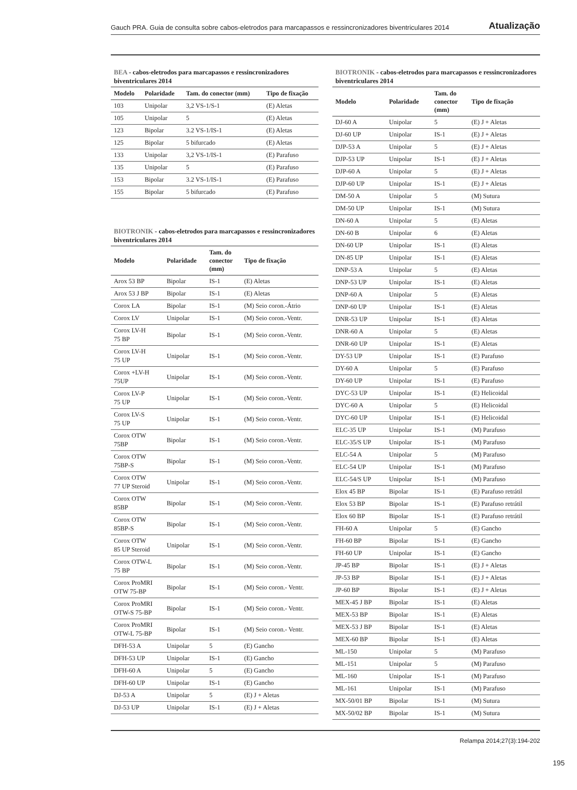Gauch PRA. Guia de consulta sobre cabos-eletrodos para marcapassos e ressincronizadores biventriculares 2014 Atualização
BEA - cabos-eletrodos para marcapassos e ressincronizadores biventriculares 2014
| Modelo | Polaridade | Tam. do conector (mm) | Tipo de fixação |
| --- | --- | --- | --- |
| 103 | Unipolar | 3,2 VS-1/S-1 | (E) Aletas |
| 105 | Unipolar | 5 | (E) Aletas |
| 123 | Bipolar | 3.2 VS-1/IS-1 | (E) Aletas |
| 125 | Bipolar | 5 bifurcado | (E) Aletas |
| 133 | Unipolar | 3,2 VS-1/IS-1 | (E) Parafuso |
| 135 | Unipolar | 5 | (E) Parafuso |
| 153 | Bipolar | 3.2 VS-1/IS-1 | (E) Parafuso |
| 155 | Bipolar | 5 bifurcado | (E) Parafuso |
BIOTRONIK - cabos-eletrodos para marcapassos e ressincronizadores biventriculares 2014
| Modelo | Polaridade | Tam. do conector (mm) | Tipo de fixação |
| --- | --- | --- | --- |
| Arox 53 BP | Bipolar | IS-1 | (E) Aletas |
| Arox 53 J BP | Bipolar | IS-1 | (E) Aletas |
| Corox LA | Bipolar | IS-1 | (M) Seio coron.-Átrio |
| Corox LV | Unipolar | IS-1 | (M) Seio coron.-Ventr. |
| Corox LV-H 75 BP | Bipolar | IS-1 | (M) Seio coron.-Ventr. |
| Corox LV-H 75 UP | Unipolar | IS-1 | (M) Seio coron.-Ventr. |
| Corox +LV-H 75UP | Unipolar | IS-1 | (M) Seio coron.-Ventr. |
| Corox LV-P 75 UP | Unipolar | IS-1 | (M) Seio coron.-Ventr. |
| Corox LV-S 75 UP | Unipolar | IS-1 | (M) Seio coron.-Ventr. |
| Corox OTW 75BP | Bipolar | IS-1 | (M) Seio coron.-Ventr. |
| Corox OTW 75BP-S | Bipolar | IS-1 | (M) Seio coron.-Ventr. |
| Corox OTW 77 UP Steroid | Unipolar | IS-1 | (M) Seio coron.-Ventr. |
| Corox OTW 85BP | Bipolar | IS-1 | (M) Seio coron.-Ventr. |
| Corox OTW 85BP-S | Bipolar | IS-1 | (M) Seio coron.-Ventr. |
| Corox OTW 85 UP Steroid | Unipolar | IS-1 | (M) Seio coron.-Ventr. |
| Corox OTW-L 75 BP | Bipolar | IS-1 | (M) Seio coron.-Ventr. |
| Corox ProMRI OTW 75-BP | Bipolar | IS-1 | (M) Seio coron.- Ventr. |
| Corox ProMRI OTW-S 75-BP | Bipolar | IS-1 | (M) Seio coron.- Ventr. |
| Corox ProMRI OTW-L 75-BP | Bipolar | IS-1 | (M) Seio coron.- Ventr. |
| DFH-53 A | Unipolar | 5 | (E) Gancho |
| DFH-53 UP | Unipolar | IS-1 | (E) Gancho |
| DFH-60 A | Unipolar | 5 | (E) Gancho |
| DFH-60 UP | Unipolar | IS-1 | (E) Gancho |
| DJ-53 A | Unipolar | 5 | (E) J + Aletas |
| DJ-53 UP | Unipolar | IS-1 | (E) J + Aletas |
BIOTRONIK - cabos-eletrodos para marcapassos e ressincronizadores biventriculares 2014
| Modelo | Polaridade | Tam. do conector (mm) | Tipo de fixação |
| --- | --- | --- | --- |
| DJ-60 A | Unipolar | 5 | (E) J + Aletas |
| DJ-60 UP | Unipolar | IS-1 | (E) J + Aletas |
| DJP-53 A | Unipolar | 5 | (E) J + Aletas |
| DJP-53 UP | Unipolar | IS-1 | (E) J + Aletas |
| DJP-60 A | Unipolar | 5 | (E) J + Aletas |
| DJP-60 UP | Unipolar | IS-1 | (E) J + Aletas |
| DM-50 A | Unipolar | 5 | (M) Sutura |
| DM-50 UP | Unipolar | IS-1 | (M) Sutura |
| DN-60 A | Unipolar | 5 | (E) Aletas |
| DN-60 B | Unipolar | 6 | (E) Aletas |
| DN-60 UP | Unipolar | IS-1 | (E) Aletas |
| DN-85 UP | Unipolar | IS-1 | (E) Aletas |
| DNP-53 A | Unipolar | 5 | (E) Aletas |
| DNP-53 UP | Unipolar | IS-1 | (E) Aletas |
| DNP-60 A | Unipolar | 5 | (E) Aletas |
| DNP-60 UP | Unipolar | IS-1 | (E) Aletas |
| DNR-53 UP | Unipolar | IS-1 | (E) Aletas |
| DNR-60 A | Unipolar | 5 | (E) Aletas |
| DNR-60 UP | Unipolar | IS-1 | (E) Aletas |
| DY-53 UP | Unipolar | IS-1 | (E) Parafuso |
| DY-60 A | Unipolar | 5 | (E) Parafuso |
| DY-60 UP | Unipolar | IS-1 | (E) Parafuso |
| DYC-53 UP | Unipolar | IS-1 | (E) Helicoidal |
| DYC-60 A | Unipolar | 5 | (E) Helicoidal |
| DYC-60 UP | Unipolar | IS-1 | (E) Helicoidal |
| ELC-35 UP | Unipolar | IS-1 | (M) Parafuso |
| ELC-35/S UP | Unipolar | IS-1 | (M) Parafuso |
| ELC-54 A | Unipolar | 5 | (M) Parafuso |
| ELC-54 UP | Unipolar | IS-1 | (M) Parafuso |
| ELC-54/S UP | Unipolar | IS-1 | (M) Parafuso |
| Elox 45 BP | Bipolar | IS-1 | (E) Parafuso retrátil |
| Elox 53 BP | Bipolar | IS-1 | (E) Parafuso retrátil |
| Elox 60 BP | Bipolar | IS-1 | (E) Parafuso retrátil |
| FH-60 A | Unipolar | 5 | (E) Gancho |
| FH-60 BP | Bipolar | IS-1 | (E) Gancho |
| FH-60 UP | Unipolar | IS-1 | (E) Gancho |
| JP-45 BP | Bipolar | IS-1 | (E) J + Aletas |
| JP-53 BP | Bipolar | IS-1 | (E) J + Aletas |
| JP-60 BP | Bipolar | IS-1 | (E) J + Aletas |
| MEX-45 J BP | Bipolar | IS-1 | (E) Aletas |
| MEX-53 BP | Bipolar | IS-1 | (E) Aletas |
| MEX-53 J BP | Bipolar | IS-1 | (E) Aletas |
| MEX-60 BP | Bipolar | IS-1 | (E) Aletas |
| ML-150 | Unipolar | 5 | (M) Parafuso |
| ML-151 | Unipolar | 5 | (M) Parafuso |
| ML-160 | Unipolar | IS-1 | (M) Parafuso |
| ML-161 | Unipolar | IS-1 | (M) Parafuso |
| MX-50/01 BP | Bipolar | IS-1 | (M) Sutura |
| MX-50/02 BP | Bipolar | IS-1 | (M) Sutura |
Relampa 2014;27(3):194-202
195